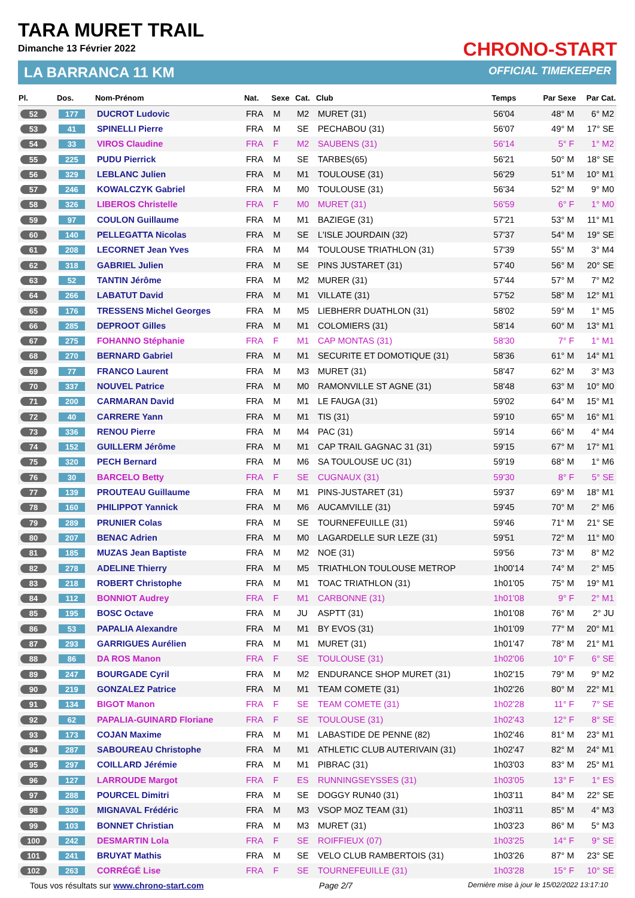TARA MURET TRAIL
Dimanche 13 Février 2022
LA BARRANCA 11 KM
CHRONO-START
OFFICIAL TIMEKEEPER
| Pl. | Dos. | Nom-Prénom | Nat. | Sexe | Cat. | Club | Temps | Par Sexe | Par Cat. |
| --- | --- | --- | --- | --- | --- | --- | --- | --- | --- |
| 52 | 177 | DUCROT Ludovic | FRA | M | M2 | MURET (31) | 56'04 | 48° M | 6° M2 |
| 53 | 41 | SPINELLI Pierre | FRA | M | SE | PECHABOU (31) | 56'07 | 49° M | 17° SE |
| 54 | 33 | VIROS Claudine | FRA | F | M2 | SAUBENS (31) | 56'14 | 5° F | 1° M2 |
| 55 | 225 | PUDU Pierrick | FRA | M | SE | TARBES(65) | 56'21 | 50° M | 18° SE |
| 56 | 329 | LEBLANC Julien | FRA | M | M1 | TOULOUSE (31) | 56'29 | 51° M | 10° M1 |
| 57 | 246 | KOWALCZYK Gabriel | FRA | M | M0 | TOULOUSE (31) | 56'34 | 52° M | 9° M0 |
| 58 | 326 | LIBEROS Christelle | FRA | F | M0 | MURET (31) | 56'59 | 6° F | 1° M0 |
| 59 | 97 | COULON Guillaume | FRA | M | M1 | BAZIEGE (31) | 57'21 | 53° M | 11° M1 |
| 60 | 140 | PELLEGATTA Nicolas | FRA | M | SE | L'ISLE JOURDAIN (32) | 57'37 | 54° M | 19° SE |
| 61 | 208 | LECORNET Jean Yves | FRA | M | M4 | TOULOUSE TRIATHLON (31) | 57'39 | 55° M | 3° M4 |
| 62 | 318 | GABRIEL Julien | FRA | M | SE | PINS JUSTARET (31) | 57'40 | 56° M | 20° SE |
| 63 | 52 | TANTIN Jérôme | FRA | M | M2 | MURER (31) | 57'44 | 57° M | 7° M2 |
| 64 | 266 | LABATUT David | FRA | M | M1 | VILLATE (31) | 57'52 | 58° M | 12° M1 |
| 65 | 176 | TRESSENS Michel Georges | FRA | M | M5 | LIEBHERR DUATHLON (31) | 58'02 | 59° M | 1° M5 |
| 66 | 285 | DEPROOT Gilles | FRA | M | M1 | COLOMIERS (31) | 58'14 | 60° M | 13° M1 |
| 67 | 275 | FOHANNO Stéphanie | FRA | F | M1 | CAP MONTAS (31) | 58'30 | 7° F | 1° M1 |
| 68 | 270 | BERNARD Gabriel | FRA | M | M1 | SECURITE ET DOMOTIQUE (31) | 58'36 | 61° M | 14° M1 |
| 69 | 77 | FRANCO Laurent | FRA | M | M3 | MURET (31) | 58'47 | 62° M | 3° M3 |
| 70 | 337 | NOUVEL Patrice | FRA | M | M0 | RAMONVILLE ST AGNE (31) | 58'48 | 63° M | 10° M0 |
| 71 | 200 | CARMARAN David | FRA | M | M1 | LE FAUGA (31) | 59'02 | 64° M | 15° M1 |
| 72 | 40 | CARRERE Yann | FRA | M | M1 | TIS (31) | 59'10 | 65° M | 16° M1 |
| 73 | 336 | RENOU Pierre | FRA | M | M4 | PAC (31) | 59'14 | 66° M | 4° M4 |
| 74 | 152 | GUILLERM Jérôme | FRA | M | M1 | CAP TRAIL GAGNAC 31 (31) | 59'15 | 67° M | 17° M1 |
| 75 | 320 | PECH Bernard | FRA | M | M6 | SA TOULOUSE UC (31) | 59'19 | 68° M | 1° M6 |
| 76 | 30 | BARCELO Betty | FRA | F | SE | CUGNAUX (31) | 59'30 | 8° F | 5° SE |
| 77 | 139 | PROUTEAU Guillaume | FRA | M | M1 | PINS-JUSTARET (31) | 59'37 | 69° M | 18° M1 |
| 78 | 160 | PHILIPPOT Yannick | FRA | M | M6 | AUCAMVILLE (31) | 59'45 | 70° M | 2° M6 |
| 79 | 289 | PRUNIER Colas | FRA | M | SE | TOURNEFEUILLE (31) | 59'46 | 71° M | 21° SE |
| 80 | 207 | BENAC Adrien | FRA | M | M0 | LAGARDELLE SUR LEZE (31) | 59'51 | 72° M | 11° M0 |
| 81 | 185 | MUZAS Jean Baptiste | FRA | M | M2 | NOE (31) | 59'56 | 73° M | 8° M2 |
| 82 | 278 | ADELINE Thierry | FRA | M | M5 | TRIATHLON TOULOUSE METROP | 1h00'14 | 74° M | 2° M5 |
| 83 | 218 | ROBERT Christophe | FRA | M | M1 | TOAC TRIATHLON (31) | 1h01'05 | 75° M | 19° M1 |
| 84 | 112 | BONNIOT Audrey | FRA | F | M1 | CARBONNE (31) | 1h01'08 | 9° F | 2° M1 |
| 85 | 195 | BOSC Octave | FRA | M | JU | ASPTT (31) | 1h01'08 | 76° M | 2° JU |
| 86 | 53 | PAPALIA Alexandre | FRA | M | M1 | BY EVOS (31) | 1h01'09 | 77° M | 20° M1 |
| 87 | 293 | GARRIGUES Aurélien | FRA | M | M1 | MURET (31) | 1h01'47 | 78° M | 21° M1 |
| 88 | 86 | DA ROS Manon | FRA | F | SE | TOULOUSE (31) | 1h02'06 | 10° F | 6° SE |
| 89 | 247 | BOURGADE Cyril | FRA | M | M2 | ENDURANCE SHOP MURET (31) | 1h02'15 | 79° M | 9° M2 |
| 90 | 219 | GONZALEZ Patrice | FRA | M | M1 | TEAM COMETE (31) | 1h02'26 | 80° M | 22° M1 |
| 91 | 134 | BIGOT Manon | FRA | F | SE | TEAM COMETE (31) | 1h02'28 | 11° F | 7° SE |
| 92 | 62 | PAPALIA-GUINARD Floriane | FRA | F | SE | TOULOUSE (31) | 1h02'43 | 12° F | 8° SE |
| 93 | 173 | COJAN Maxime | FRA | M | M1 | LABASTIDE DE PENNE (82) | 1h02'46 | 81° M | 23° M1 |
| 94 | 287 | SABOUREAU Christophe | FRA | M | M1 | ATHLETIC CLUB AUTERIVAIN (31) | 1h02'47 | 82° M | 24° M1 |
| 95 | 297 | COILLARD Jérémie | FRA | M | M1 | PIBRAC (31) | 1h03'03 | 83° M | 25° M1 |
| 96 | 127 | LARROUDE Margot | FRA | F | ES | RUNNINGSEYSSES (31) | 1h03'05 | 13° F | 1° ES |
| 97 | 288 | POURCEL Dimitri | FRA | M | SE | DOGGY RUN40 (31) | 1h03'11 | 84° M | 22° SE |
| 98 | 330 | MIGNAVAL Frédéric | FRA | M | M3 | VSOP MOZ TEAM (31) | 1h03'11 | 85° M | 4° M3 |
| 99 | 103 | BONNET Christian | FRA | M | M3 | MURET (31) | 1h03'23 | 86° M | 5° M3 |
| 100 | 242 | DESMARTIN Lola | FRA | F | SE | ROIFFIEUX (07) | 1h03'25 | 14° F | 9° SE |
| 101 | 241 | BRUYAT Mathis | FRA | M | SE | VELO CLUB RAMBERTOIS (31) | 1h03'26 | 87° M | 23° SE |
| 102 | 263 | CORRÉGÉ Lise | FRA | F | SE | TOURNEFEUILLE (31) | 1h03'28 | 15° F | 10° SE |
Tous vos résultats sur www.chrono-start.com Page 2/7 Dernière mise à jour le 15/02/2022 13:17:10